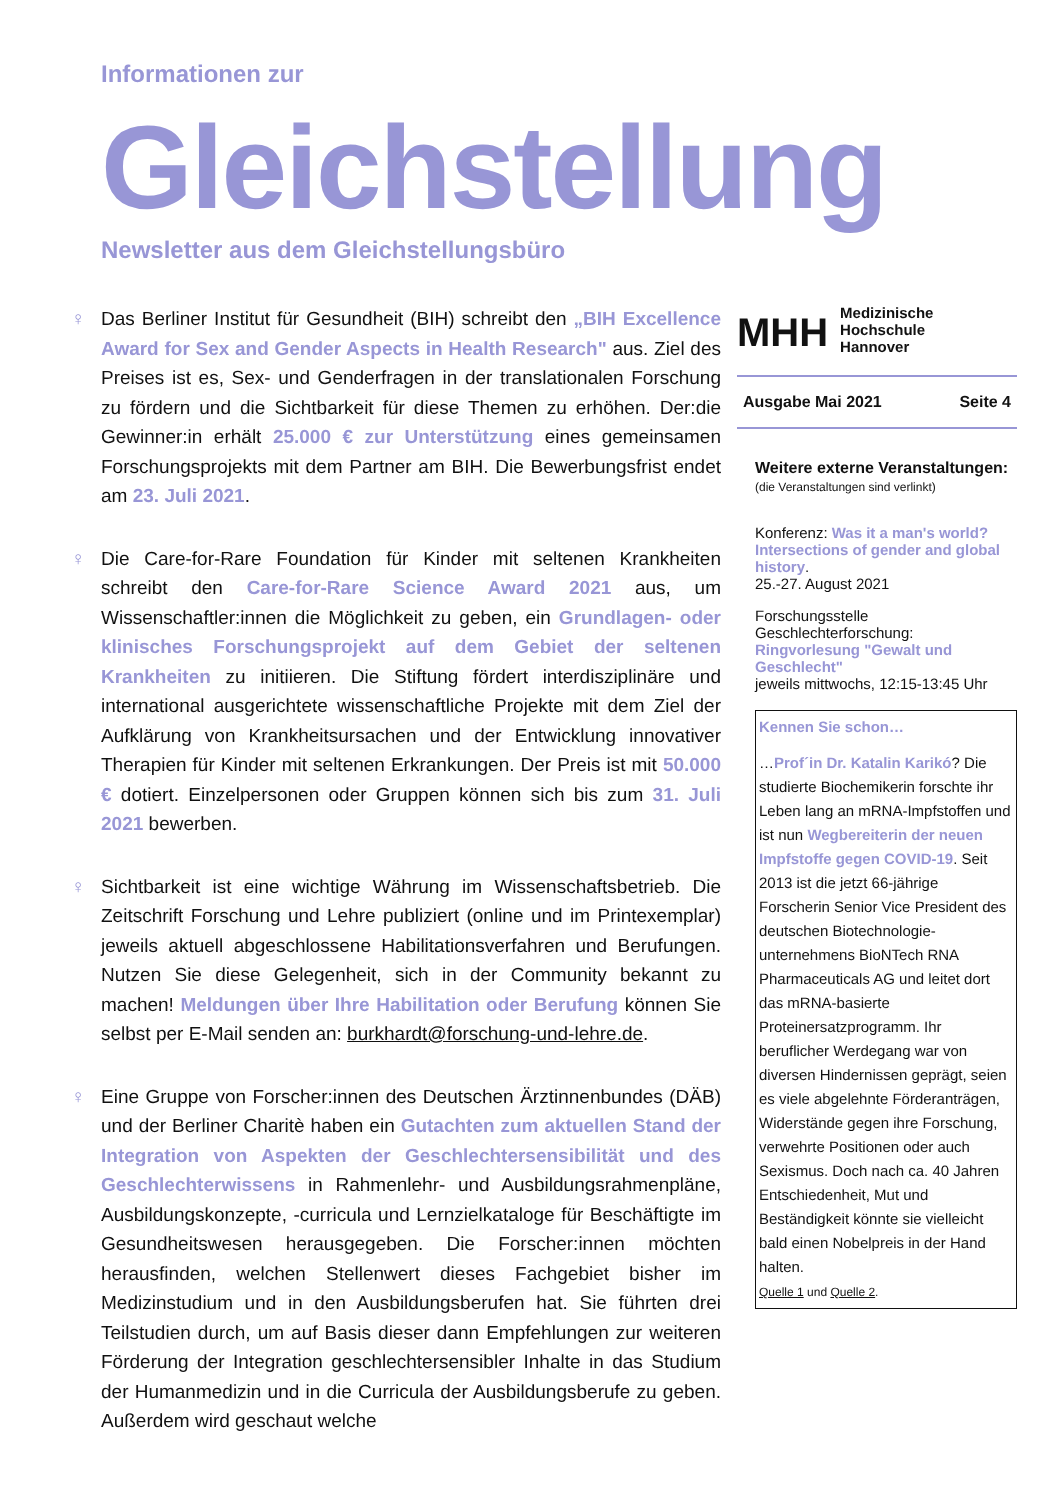Informationen zur
Gleichstellung
Newsletter aus dem Gleichstellungsbüro
♀ Das Berliner Institut für Gesundheit (BIH) schreibt den „BIH Excellence Award for Sex and Gender Aspects in Health Research" aus. Ziel des Preises ist es, Sex- und Genderfragen in der translationalen Forschung zu fördern und die Sichtbarkeit für diese Themen zu erhöhen. Der:die Gewinner:in erhält 25.000 € zur Unterstützung eines gemeinsamen Forschungsprojekts mit dem Partner am BIH. Die Bewerbungsfrist endet am 23. Juli 2021.
♀ Die Care-for-Rare Foundation für Kinder mit seltenen Krankheiten schreibt den Care-for-Rare Science Award 2021 aus, um Wissenschaftler:innen die Möglichkeit zu geben, ein Grundlagen- oder klinisches Forschungsprojekt auf dem Gebiet der seltenen Krankheiten zu initiieren. Die Stiftung fördert interdisziplinäre und international ausgerichtete wissenschaftliche Projekte mit dem Ziel der Aufklärung von Krankheitsursachen und der Entwicklung innovativer Therapien für Kinder mit seltenen Erkrankungen. Der Preis ist mit 50.000 € dotiert. Einzelpersonen oder Gruppen können sich bis zum 31. Juli 2021 bewerben.
♀ Sichtbarkeit ist eine wichtige Währung im Wissenschaftsbetrieb. Die Zeitschrift Forschung und Lehre publiziert (online und im Printexemplar) jeweils aktuell abgeschlossene Habilitationsverfahren und Berufungen. Nutzen Sie diese Gelegenheit, sich in der Community bekannt zu machen! Meldungen über Ihre Habilitation oder Berufung können Sie selbst per E-Mail senden an: burkhardt@forschung-und-lehre.de.
♀ Eine Gruppe von Forscher:innen des Deutschen Ärztinnenbundes (DÄB) und der Berliner Charitè haben ein Gutachten zum aktuellen Stand der Integration von Aspekten der Geschlechtersensibilität und des Geschlechterwissens in Rahmenlehr- und Ausbildungsrahmenpläne, Ausbildungskonzepte, -curricula und Lernzielkataloge für Beschäftigte im Gesundheitswesen herausgegeben. Die Forscher:innen möchten herausfinden, welchen Stellenwert dieses Fachgebiet bisher im Medizinstudium und in den Ausbildungsberufen hat. Sie führten drei Teilstudien durch, um auf Basis dieser dann Empfehlungen zur weiteren Förderung der Integration geschlechtersensibler Inhalte in das Studium der Humanmedizin und in die Curricula der Ausbildungsberufe zu geben. Außerdem wird geschaut welche
MHH Medizinische Hochschule
Hannover
Ausgabe Mai 2021 Seite 4
Weitere externe Veranstaltungen:
(die Veranstaltungen sind verlinkt)
Konferenz: Was it a man's world? Intersections of gender and global history.
25.-27. August 2021
Forschungsstelle Geschlechterforschung: Ringvorlesung "Gewalt und Geschlecht"
jeweils mittwochs, 12:15-13:45 Uhr
Kennen Sie schon…
…Prof´in Dr. Katalin Karikó? Die studierte Biochemikerin forschte ihr Leben lang an mRNA-Impfstoffen und ist nun Wegbereiterin der neuen Impfstoffe gegen COVID-19. Seit 2013 ist die jetzt 66-jährige Forscherin Senior Vice President des deutschen Biotechnologie-unternehmens BioNTech RNA Pharmaceuticals AG und leitet dort das mRNA-basierte Proteinersatzprogramm. Ihr beruflicher Werdegang war von diversen Hindernissen geprägt, seien es viele abgelehnte Förderanträgen, Widerstände gegen ihre Forschung, verwehrte Positionen oder auch Sexismus. Doch nach ca. 40 Jahren Entschiedenheit, Mut und Beständigkeit könnte sie vielleicht bald einen Nobelpreis in der Hand halten.
Quelle 1 und Quelle 2.